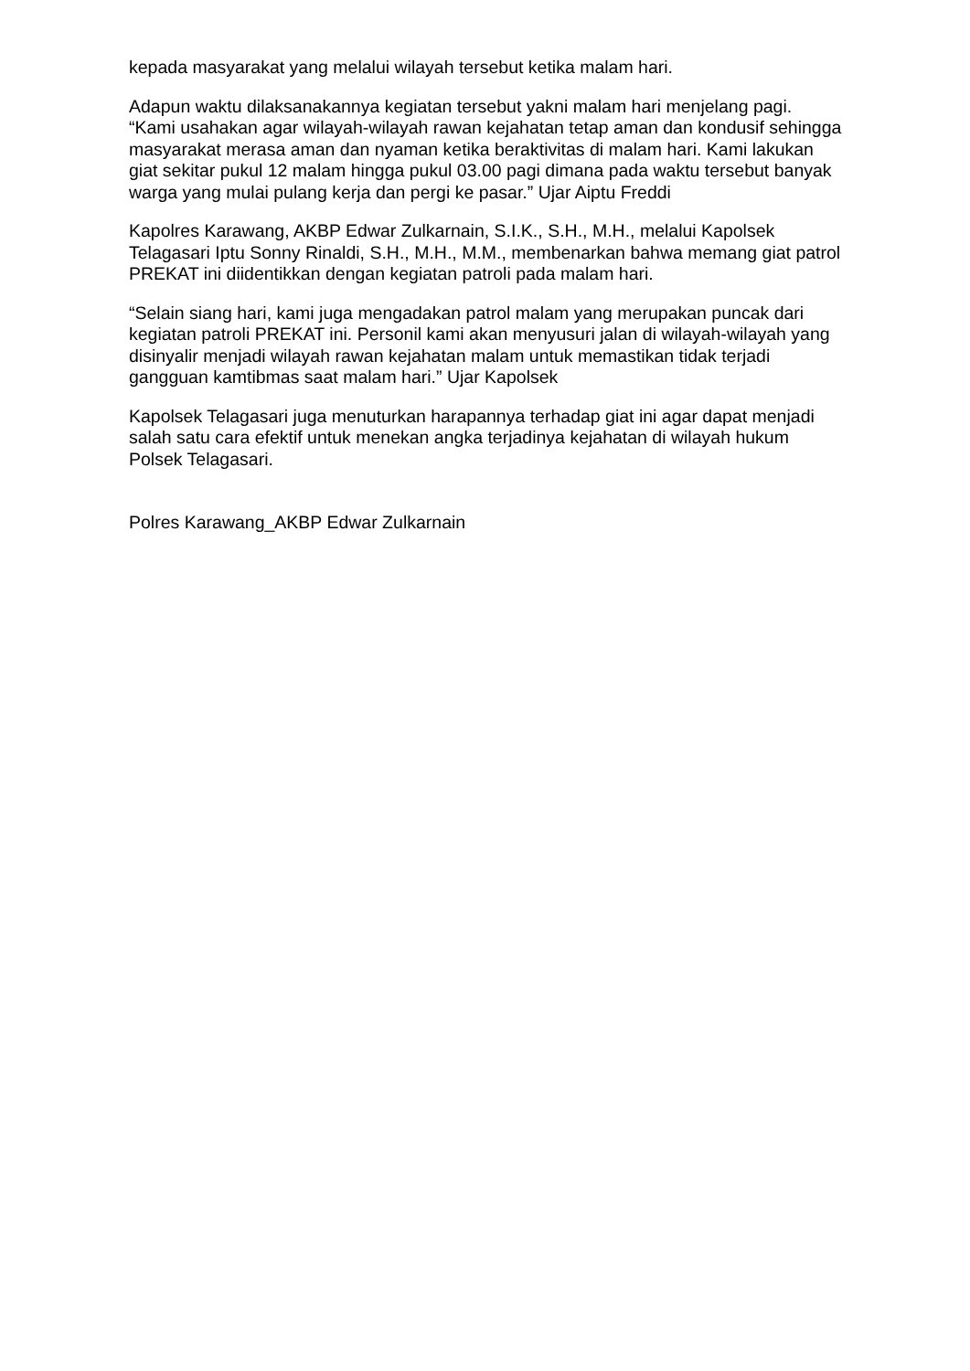kepada masyarakat yang melalui wilayah tersebut ketika malam hari.
Adapun waktu dilaksanakannya kegiatan tersebut yakni malam hari menjelang pagi. “Kami usahakan agar wilayah-wilayah rawan kejahatan tetap aman dan kondusif sehingga masyarakat merasa aman dan nyaman ketika beraktivitas di malam hari. Kami lakukan giat sekitar pukul 12 malam hingga pukul 03.00 pagi dimana pada waktu tersebut banyak warga yang mulai pulang kerja dan pergi ke pasar.” Ujar Aiptu Freddi
Kapolres Karawang, AKBP Edwar Zulkarnain, S.I.K., S.H., M.H., melalui Kapolsek Telagasari Iptu Sonny Rinaldi, S.H., M.H., M.M., membenarkan bahwa memang giat patrol PREKAT ini diidentikkan dengan kegiatan patroli pada malam hari.
“Selain siang hari, kami juga mengadakan patrol malam yang merupakan puncak dari kegiatan patroli PREKAT ini. Personil kami akan menyusuri jalan di wilayah-wilayah yang disinyalir menjadi wilayah rawan kejahatan malam untuk memastikan tidak terjadi gangguan kamtibmas saat malam hari.” Ujar Kapolsek
Kapolsek Telagasari juga menuturkan harapannya terhadap giat ini agar dapat menjadi salah satu cara efektif untuk menekan angka terjadinya kejahatan di wilayah hukum Polsek Telagasari.
Polres Karawang_AKBP Edwar Zulkarnain